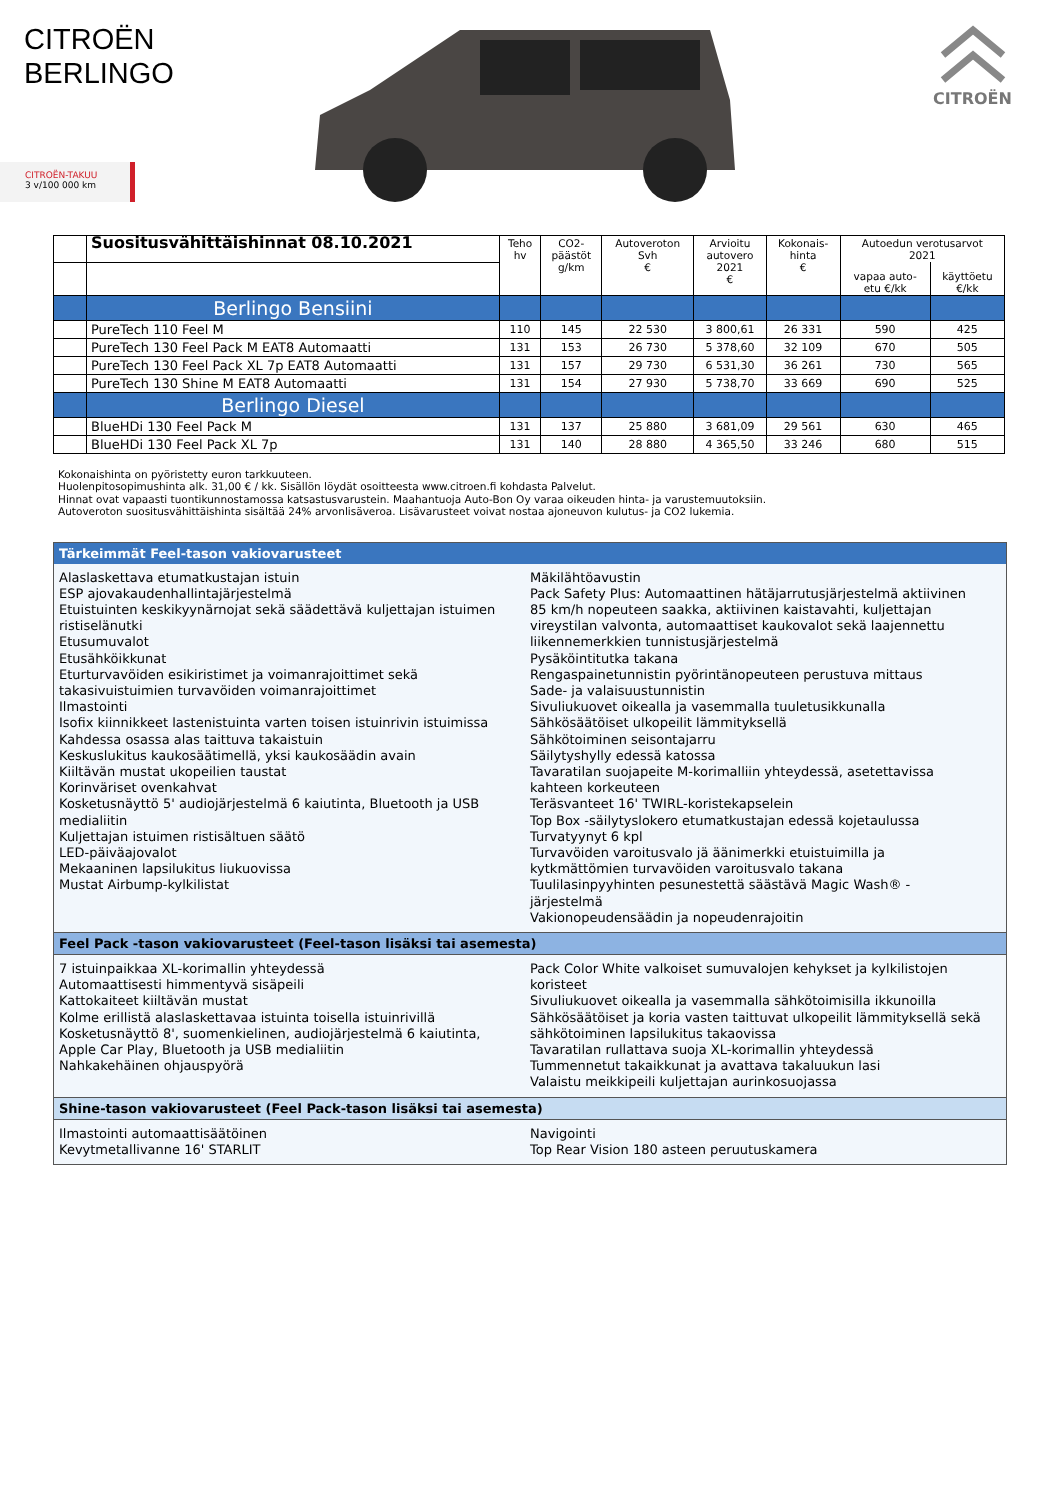CITROËN
BERLINGO
CITROËN-TAKUU
3 v/100 000 km
CITROËN
| | Suositusvähittäishinnat 08.10.2021 | Teho hv | CO2- päästöt g/km | Autoveroton Svh € | Arvioitu autovero 2021 € | Kokonais- hinta € | Autoedun verotusarvot 2021 | |
| --- | --- | --- | --- | --- | --- | --- | --- | --- |
| | | | | | | | vapaa auto- etu €/kk | käyttöetu €/kk |
| | Berlingo Bensiini | | | | | | | |
| | PureTech 110 Feel M | 110 | 145 | 22 530 | 3 800,61 | 26 331 | 590 | 425 |
| | PureTech 130 Feel Pack M EAT8 Automaatti | 131 | 153 | 26 730 | 5 378,60 | 32 109 | 670 | 505 |
| | PureTech 130 Feel Pack XL 7p EAT8 Automaatti | 131 | 157 | 29 730 | 6 531,30 | 36 261 | 730 | 565 |
| | PureTech 130 Shine M EAT8 Automaatti | 131 | 154 | 27 930 | 5 738,70 | 33 669 | 690 | 525 |
| | Berlingo Diesel | | | | | | | |
| | BlueHDi 130 Feel Pack M | 131 | 137 | 25 880 | 3 681,09 | 29 561 | 630 | 465 |
| | BlueHDi 130 Feel Pack XL 7p | 131 | 140 | 28 880 | 4 365,50 | 33 246 | 680 | 515 |
Kokonaishinta on pyöristetty euron tarkkuuteen.
Huolenpitosopimushinta alk. 31,00 € / kk. Sisällön löydät osoitteesta www.citroen.fi kohdasta Palvelut.
Hinnat ovat vapaasti tuontikunnostamossa katsastusvarustein. Maahantuoja Auto-Bon Oy varaa oikeuden hinta- ja varustemuutoksiin.
Autoveroton suositusvähittäishinta sisältää 24% arvonlisäveroa. Lisävarusteet voivat nostaa ajoneuvon kulutus- ja CO2 lukemia.
Tärkeimmät Feel-tason vakiovarusteet
Alaslaskettava etumatkustajan istuin
ESP ajovakaudenhallintajärjestelmä
Etuistuinten keskikyynärnojat sekä säädettävä kuljettajan istuimen ristiselänutki
Etusumuvalot
Etusähköikkunat
Eturturvavöiden esikiristimet ja voimanrajoittimet sekä takasivuistuimien turvavöiden voimanrajoittimet
Ilmastointi
Isofix kiinnikkeet lastenistuinta varten toisen istuinrivin istuimissa
Kahdessa osassa alas taittuva takaistuin
Keskuslukitus kaukosäätimellä, yksi kaukosäädin avain
Kiiltävän mustat ukopeilien taustat
Korinväriset ovenkahvat
Kosketusnäyttö 5' audiojärjestelmä 6 kaiutinta, Bluetooth ja USB medialiitin
Kuljettajan istuimen ristisältuen säätö
LED-päiväajovalot
Mekaaninen lapsilukitus liukuovissa
Mustat Airbump-kylkilistat
Mäkilähtöavustin
Pack Safety Plus: Automaattinen hätäjarrutusjärjestelmä aktiivinen 85 km/h nopeuteen saakka, aktiivinen kaistavahti, kuljettajan vireystilan valvonta, automaattiset kaukovalot sekä laajennettu liikennemerkkien tunnistusjärjestelmä
Pysäköintitutka takana
Rengaspainetunnistin pyörintänopeuteen perustuva mittaus
Sade- ja valaisuustunnistin
Sivuliukuovet oikealla ja vasemmalla tuuletusikkunalla
Sähkösäätöiset ulkopeilit lämmityksellä
Sähkötoiminen seisontajarru
Säilytyshylly edessä katossa
Tavaratilan suojapeite M-korimalliin yhteydessä, asetettavissa kahteen korkeuteen
Teräsvanteet 16' TWIRL-koristekapselein
Top Box -säilytyslokero etumatkustajan edessä kojetaulussa
Turvatyynyt 6 kpl
Turvavöiden varoitusvalo jä äänimerkki etuistuimilla ja kytkmättömien turvavöiden varoitusvalo takana
Tuulilasinpyyhinten pesunestettä säästävä Magic Wash® -järjestelmä
Vakionopeudensäädin ja nopeudenrajoitin
Feel Pack -tason vakiovarusteet (Feel-tason lisäksi tai asemesta)
7 istuinpaikkaa XL-korimallin yhteydessä
Automaattisesti himmentyvä sisäpeili
Kattokaiteet kiiltävän mustat
Kolme erillistä alaslaskettavaa istuinta toisella istuinrivillä
Kosketusnäyttö 8', suomenkielinen, audiojärjestelmä 6 kaiutinta, Apple Car Play, Bluetooth ja USB medialiitin
Nahkakehäinen ohjauspyörä
Pack Color White valkoiset sumuvalojen kehykset ja kylkilistojen koristeet
Sivuliukuovet oikealla ja vasemmalla sähkötoimisilla ikkunoilla
Sähkösäätöiset ja koria vasten taittuvat ulkopeilit lämmityksellä sekä sähkötoiminen lapsilukitus takaovissa
Tavaratilan rullattava suoja XL-korimallin yhteydessä
Tummennetut takaikkunat ja avattava takaluukun lasi
Valaistu meikkipeili kuljettajan aurinkosuojassa
Shine-tason vakiovarusteet (Feel Pack-tason lisäksi tai asemesta)
Ilmastointi automaattisäätöinen
Kevytmetallivanne 16' STARLIT
Navigointi
Top Rear Vision 180 asteen peruutuskamera